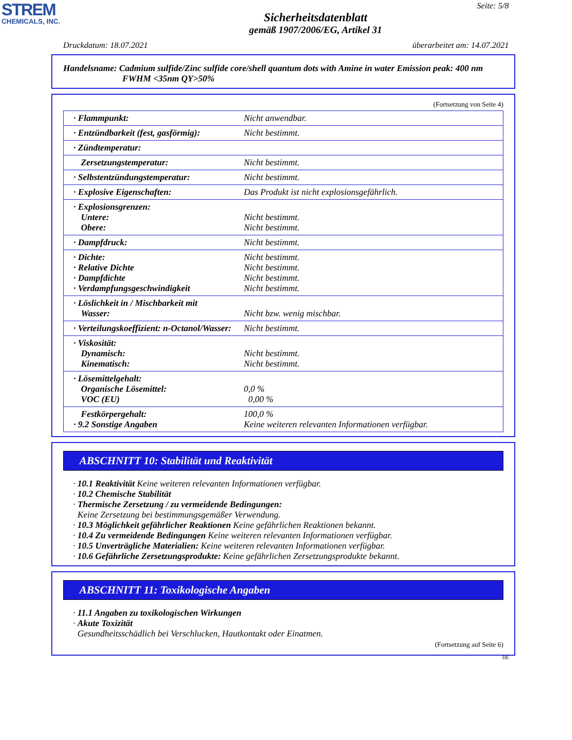STREM
CHEMICALS, INC.
Seite: 5/8
Sicherheitsdatenblatt
gemäß 1907/2006/EG, Artikel 31
Druckdatum: 18.07.2021 überarbeitet am: 14.07.2021
Handelsname: Cadmium sulfide/Zinc sulfide core/shell quantum dots with Amine in water Emission peak: 400 nm
FWHM <35nm QY>50%
(Fortsetzung von Seite 4)
| · Flammpunkt: | Nicht anwendbar. |
| · Entzündbarkeit (fest, gasförmig): | Nicht bestimmt. |
| · Zündtemperatur: | |
| Zersetzungstemperatur: | Nicht bestimmt. |
| · Selbstentzündungstemperatur: | Nicht bestimmt. |
| · Explosive Eigenschaften: | Das Produkt ist nicht explosionsgefährlich. |
| · Explosionsgrenzen: Untere: Obere: | Nicht bestimmt. Nicht bestimmt. |
| · Dampfdruck: | Nicht bestimmt. |
| · Dichte: · Relative Dichte · Dampfdichte · Verdampfungsgeschwindigkeit | Nicht bestimmt. Nicht bestimmt. Nicht bestimmt. Nicht bestimmt. |
| · Löslichkeit in / Mischbarkeit mit Wasser: | Nicht bzw. wenig mischbar. |
| · Verteilungskoeffizient: n-Octanol/Wasser: | Nicht bestimmt. |
| · Viskosität: Dynamisch: Kinematisch: | Nicht bestimmt. Nicht bestimmt. |
| · Lösemittelgehalt: Organische Lösemittel: VOC (EU) | 0,0 % 0,00 % |
| Festkörpergehalt: · 9.2 Sonstige Angaben | 100,0 % Keine weiteren relevanten Informationen verfügbar. |
ABSCHNITT 10: Stabilität und Reaktivität
· 10.1 Reaktivität Keine weiteren relevanten Informationen verfügbar.
· 10.2 Chemische Stabilität
· Thermische Zersetzung / zu vermeidende Bedingungen:
Keine Zersetzung bei bestimmungsgemäßer Verwendung.
· 10.3 Möglichkeit gefährlicher Reaktionen Keine gefährlichen Reaktionen bekannt.
· 10.4 Zu vermeidende Bedingungen Keine weiteren relevanten Informationen verfügbar.
· 10.5 Unverträgliche Materialien: Keine weiteren relevanten Informationen verfügbar.
· 10.6 Gefährliche Zersetzungsprodukte: Keine gefährlichen Zersetzungsprodukte bekannt.
ABSCHNITT 11: Toxikologische Angaben
· 11.1 Angaben zu toxikologischen Wirkungen
· Akute Toxizität
Gesundheitsschädlich bei Verschlucken, Hautkontakt oder Einatmen.
(Fortsetzung auf Seite 6)
DE